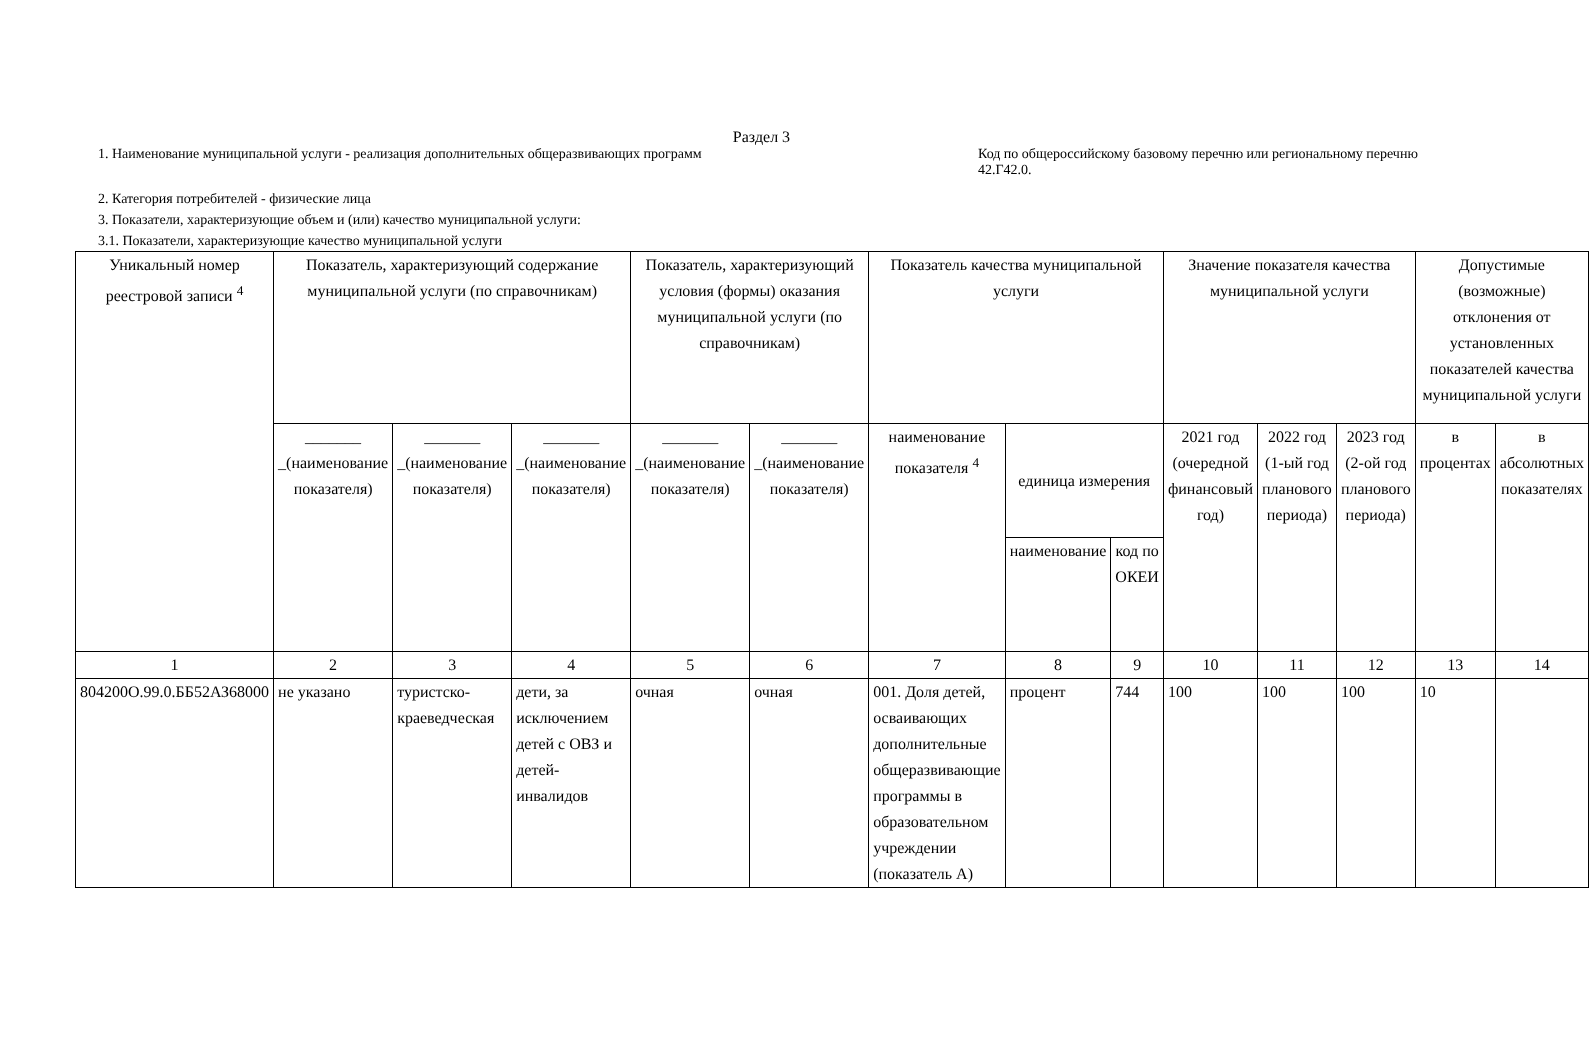Раздел 3
1. Наименование муниципальной услуги - реализация дополнительных общеразвивающих программ
Код по общероссийскому базовому перечню или региональному перечню 42.Г42.0.
2. Категория потребителей - физические лица
3. Показатели, характеризующие объем и (или) качество муниципальной услуги:
3.1. Показатели, характеризующие качество муниципальной услуги
| Уникальный номер реестровой записи <sup>4</sup> | Показатель, характеризующий содержание муниципальной услуги (по справочникам) | | | Показатель, характеризующий условия (формы) оказания муниципальной услуги (по справочникам) | | Показатель качества муниципальной услуги | | | Значение показателя качества муниципальной услуги | | | Допустимые (возможные) отклонения от установленных показателей качества муниципальной услуги | |
| --- | --- | --- | --- | --- | --- | --- | --- | --- | --- | --- | --- | --- | --- |
| | _______ _(наименование показателя) | _______ _(наименование показателя) | _______ _(наименование показателя) | _______ _(наименование показателя) | _______ _(наименование показателя) | наименование показателя <sup>4</sup> | единица измерения | | 2021 год (очередной финансовый год) | 2022 год (1-ый год планового периода) | 2023 год (2-ой год планового периода) | в процентах | в абсолютных показателях |
| | | | | | | | наименование | код по ОКЕИ | | | | | |
| 1 | 2 | 3 | 4 | 5 | 6 | 7 | 8 | 9 | 10 | 11 | 12 | 13 | 14 |
| 804200О.99.0.ББ52АЗ68000 | не указано | туристско-краеведческая | дети, за исключением детей с ОВЗ и детей-инвалидов | очная | очная | 001. Доля детей, осваивающих дополнительные общеразвивающие программы в образовательном учреждении (показатель А) | процент | 744 | 100 | 100 | 100 | 10 | |